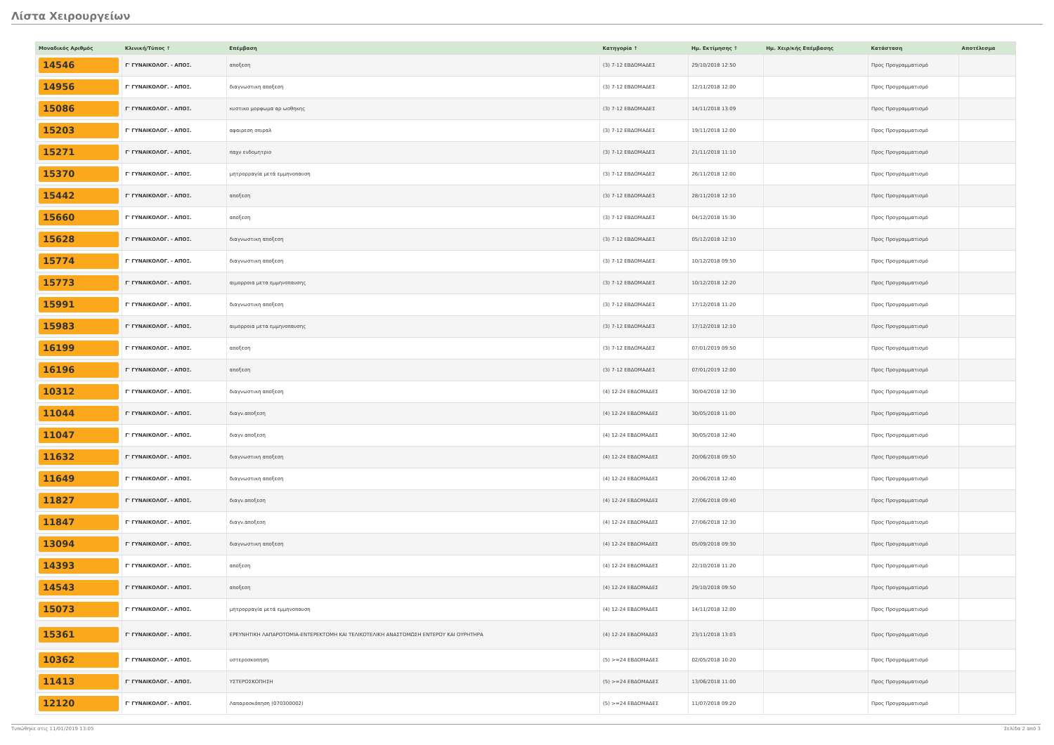Λίστα Χειρουργείων
| Μοναδικός Αριθμός | Κλινική/Τύπος ↑ | Επέμβαση | Κατηγορία ↑ | Ημ. Εκτίμησης ↑ | Ημ. Χειρ/κής Επέμβασης | Κατάσταση | Αποτέλεσμα |
| --- | --- | --- | --- | --- | --- | --- | --- |
| 14546 | Γ' ΓΥΝΑΙΚΟΛΟΓ. - ΑΠΟΞ. | αποξεση | (3) 7-12 ΕΒΔΟΜΑΔΕΣ | 29/10/2018 12:50 | | Προς Προγραμματισμό | |
| 14956 | Γ' ΓΥΝΑΙΚΟΛΟΓ. - ΑΠΟΞ. | διαγνωστικη αποξεση | (3) 7-12 ΕΒΔΟΜΑΔΕΣ | 12/11/2018 12:00 | | Προς Προγραμματισμό | |
| 15086 | Γ' ΓΥΝΑΙΚΟΛΟΓ. - ΑΠΟΞ. | κυστικο μορφωμα αρ ωοθηκης | (3) 7-12 ΕΒΔΟΜΑΔΕΣ | 14/11/2018 13:09 | | Προς Προγραμματισμό | |
| 15203 | Γ' ΓΥΝΑΙΚΟΛΟΓ. - ΑΠΟΞ. | αφαιρεση σπιραλ | (3) 7-12 ΕΒΔΟΜΑΔΕΣ | 19/11/2018 12:00 | | Προς Προγραμματισμό | |
| 15271 | Γ' ΓΥΝΑΙΚΟΛΟΓ. - ΑΠΟΞ. | παχυ ενδομητριο | (3) 7-12 ΕΒΔΟΜΑΔΕΣ | 21/11/2018 11:10 | | Προς Προγραμματισμό | |
| 15370 | Γ' ΓΥΝΑΙΚΟΛΟΓ. - ΑΠΟΞ. | μητρορραγία μετά εμμηνοπαυση | (3) 7-12 ΕΒΔΟΜΑΔΕΣ | 26/11/2018 12:00 | | Προς Προγραμματισμό | |
| 15442 | Γ' ΓΥΝΑΙΚΟΛΟΓ. - ΑΠΟΞ. | αποξεση | (3) 7-12 ΕΒΔΟΜΑΔΕΣ | 28/11/2018 12:10 | | Προς Προγραμματισμό | |
| 15660 | Γ' ΓΥΝΑΙΚΟΛΟΓ. - ΑΠΟΞ. | αποξεση | (3) 7-12 ΕΒΔΟΜΑΔΕΣ | 04/12/2018 15:30 | | Προς Προγραμματισμό | |
| 15628 | Γ' ΓΥΝΑΙΚΟΛΟΓ. - ΑΠΟΞ. | διαγνωστικη αποξεση | (3) 7-12 ΕΒΔΟΜΑΔΕΣ | 05/12/2018 12:10 | | Προς Προγραμματισμό | |
| 15774 | Γ' ΓΥΝΑΙΚΟΛΟΓ. - ΑΠΟΞ. | διαγνωστικη αποξεση | (3) 7-12 ΕΒΔΟΜΑΔΕΣ | 10/12/2018 09:50 | | Προς Προγραμματισμό | |
| 15773 | Γ' ΓΥΝΑΙΚΟΛΟΓ. - ΑΠΟΞ. | αιμορροια μετα εμμηνοπαυσης | (3) 7-12 ΕΒΔΟΜΑΔΕΣ | 10/12/2018 12:20 | | Προς Προγραμματισμό | |
| 15991 | Γ' ΓΥΝΑΙΚΟΛΟΓ. - ΑΠΟΞ. | διαγνωστικη αποξεση | (3) 7-12 ΕΒΔΟΜΑΔΕΣ | 17/12/2018 11:20 | | Προς Προγραμματισμό | |
| 15983 | Γ' ΓΥΝΑΙΚΟΛΟΓ. - ΑΠΟΞ. | αιμορροια μετα εμμηνοπαυσης | (3) 7-12 ΕΒΔΟΜΑΔΕΣ | 17/12/2018 12:10 | | Προς Προγραμματισμό | |
| 16199 | Γ' ΓΥΝΑΙΚΟΛΟΓ. - ΑΠΟΞ. | αποξεση | (3) 7-12 ΕΒΔΟΜΑΔΕΣ | 07/01/2019 09:50 | | Προς Προγραμματισμό | |
| 16196 | Γ' ΓΥΝΑΙΚΟΛΟΓ. - ΑΠΟΞ. | αποξεση | (3) 7-12 ΕΒΔΟΜΑΔΕΣ | 07/01/2019 12:00 | | Προς Προγραμματισμό | |
| 10312 | Γ' ΓΥΝΑΙΚΟΛΟΓ. - ΑΠΟΞ. | διαγνωστικη αποξεση | (4) 12-24 ΕΒΔΟΜΑΔΕΣ | 30/04/2018 12:30 | | Προς Προγραμματισμό | |
| 11044 | Γ' ΓΥΝΑΙΚΟΛΟΓ. - ΑΠΟΞ. | διαγν.αποξεση | (4) 12-24 ΕΒΔΟΜΑΔΕΣ | 30/05/2018 11:00 | | Προς Προγραμματισμό | |
| 11047 | Γ' ΓΥΝΑΙΚΟΛΟΓ. - ΑΠΟΞ. | διαγν.αποξεση | (4) 12-24 ΕΒΔΟΜΑΔΕΣ | 30/05/2018 12:40 | | Προς Προγραμματισμό | |
| 11632 | Γ' ΓΥΝΑΙΚΟΛΟΓ. - ΑΠΟΞ. | διαγνωστικη αποξεση | (4) 12-24 ΕΒΔΟΜΑΔΕΣ | 20/06/2018 09:50 | | Προς Προγραμματισμό | |
| 11649 | Γ' ΓΥΝΑΙΚΟΛΟΓ. - ΑΠΟΞ. | διαγνωστικη αποξεση | (4) 12-24 ΕΒΔΟΜΑΔΕΣ | 20/06/2018 12:40 | | Προς Προγραμματισμό | |
| 11827 | Γ' ΓΥΝΑΙΚΟΛΟΓ. - ΑΠΟΞ. | διαγν.αποξεση | (4) 12-24 ΕΒΔΟΜΑΔΕΣ | 27/06/2018 09:40 | | Προς Προγραμματισμό | |
| 11847 | Γ' ΓΥΝΑΙΚΟΛΟΓ. - ΑΠΟΞ. | διαγν.αποξεση | (4) 12-24 ΕΒΔΟΜΑΔΕΣ | 27/06/2018 12:30 | | Προς Προγραμματισμό | |
| 13094 | Γ' ΓΥΝΑΙΚΟΛΟΓ. - ΑΠΟΞ. | διαγνωστικη αποξεση | (4) 12-24 ΕΒΔΟΜΑΔΕΣ | 05/09/2018 09:30 | | Προς Προγραμματισμό | |
| 14393 | Γ' ΓΥΝΑΙΚΟΛΟΓ. - ΑΠΟΞ. | αποξεση | (4) 12-24 ΕΒΔΟΜΑΔΕΣ | 22/10/2018 11:20 | | Προς Προγραμματισμό | |
| 14543 | Γ' ΓΥΝΑΙΚΟΛΟΓ. - ΑΠΟΞ. | αποξεση | (4) 12-24 ΕΒΔΟΜΑΔΕΣ | 29/10/2018 09:50 | | Προς Προγραμματισμό | |
| 15073 | Γ' ΓΥΝΑΙΚΟΛΟΓ. - ΑΠΟΞ. | μητρορραγία μετά εμμηνοπαυση | (4) 12-24 ΕΒΔΟΜΑΔΕΣ | 14/11/2018 12:00 | | Προς Προγραμματισμό | |
| 15361 | Γ' ΓΥΝΑΙΚΟΛΟΓ. - ΑΠΟΞ. | ΕΡΕΥΝΗΤΙΚΗ ΛΑΠΑΡΟΤΟΜΙΑ-ΕΝΤΕΡΕΚΤΟΜΗ ΚΑΙ ΤΕΛΙΚΟΤΕΛΙΚΗ ΑΝΑΣΤΟΜΩΣΗ ΕΝΤΕΡΟΥ ΚΑΙ ΟΥΡΗΤΗΡΑ | (4) 12-24 ΕΒΔΟΜΑΔΕΣ | 23/11/2018 13:03 | | Προς Προγραμματισμό | |
| 10362 | Γ' ΓΥΝΑΙΚΟΛΟΓ. - ΑΠΟΞ. | υστεροσκοπηση | (5) >=24 ΕΒΔΟΜΑΔΕΣ | 02/05/2018 10:20 | | Προς Προγραμματισμό | |
| 11413 | Γ' ΓΥΝΑΙΚΟΛΟΓ. - ΑΠΟΞ. | ΥΣΤΕΡΟΣΚΟΠΗΣΗ | (5) >=24 ΕΒΔΟΜΑΔΕΣ | 13/06/2018 11:00 | | Προς Προγραμματισμό | |
| 12120 | Γ' ΓΥΝΑΙΚΟΛΟΓ. - ΑΠΟΞ. | Λαπαροσκόπηση (070300002) | (5) >=24 ΕΒΔΟΜΑΔΕΣ | 11/07/2018 09:20 | | Προς Προγραμματισμό | |
Τυπώθηκε στις 11/01/2019 13:05 Σελίδα 2 από 3